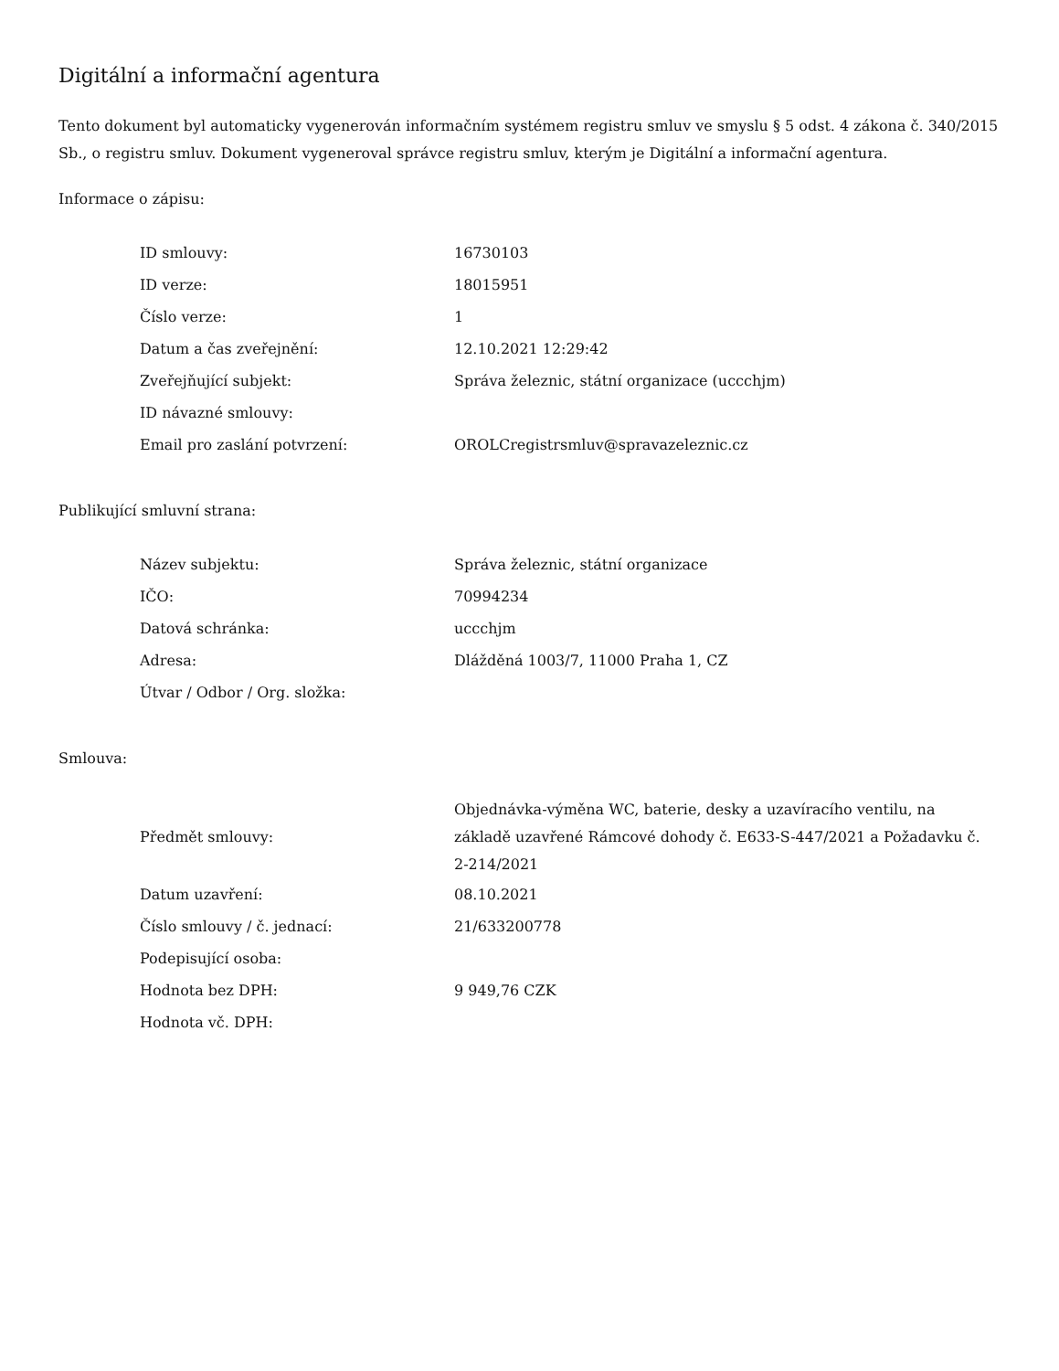Digitální a informační agentura
Tento dokument byl automaticky vygenerován informačním systémem registru smluv ve smyslu § 5 odst. 4 zákona č. 340/2015 Sb., o registru smluv. Dokument vygeneroval správce registru smluv, kterým je Digitální a informační agentura.
Informace o zápisu:
| ID smlouvy: | 16730103 |
| ID verze: | 18015951 |
| Číslo verze: | 1 |
| Datum a čas zveřejnění: | 12.10.2021 12:29:42 |
| Zveřejňující subjekt: | Správa železnic, státní organizace (uccchjm) |
| ID návazné smlouvy: | |
| Email pro zaslání potvrzení: | OROLCregistrsmluv@spravazeleznic.cz |
Publikující smluvní strana:
| Název subjektu: | Správa železnic, státní organizace |
| IČO: | 70994234 |
| Datová schránka: | uccchjm |
| Adresa: | Dlážděná 1003/7, 11000 Praha 1, CZ |
| Útvar / Odbor / Org. složka: | |
Smlouva:
| Předmět smlouvy: | Objednávka-výměna WC, baterie, desky a uzavíracího ventilu, na základě uzavřené Rámcové dohody č. E633-S-447/2021 a Požadavku č. 2-214/2021 |
| Datum uzavření: | 08.10.2021 |
| Číslo smlouvy / č. jednací: | 21/633200778 |
| Podepisující osoba: | |
| Hodnota bez DPH: | 9 949,76 CZK |
| Hodnota vč. DPH: | |